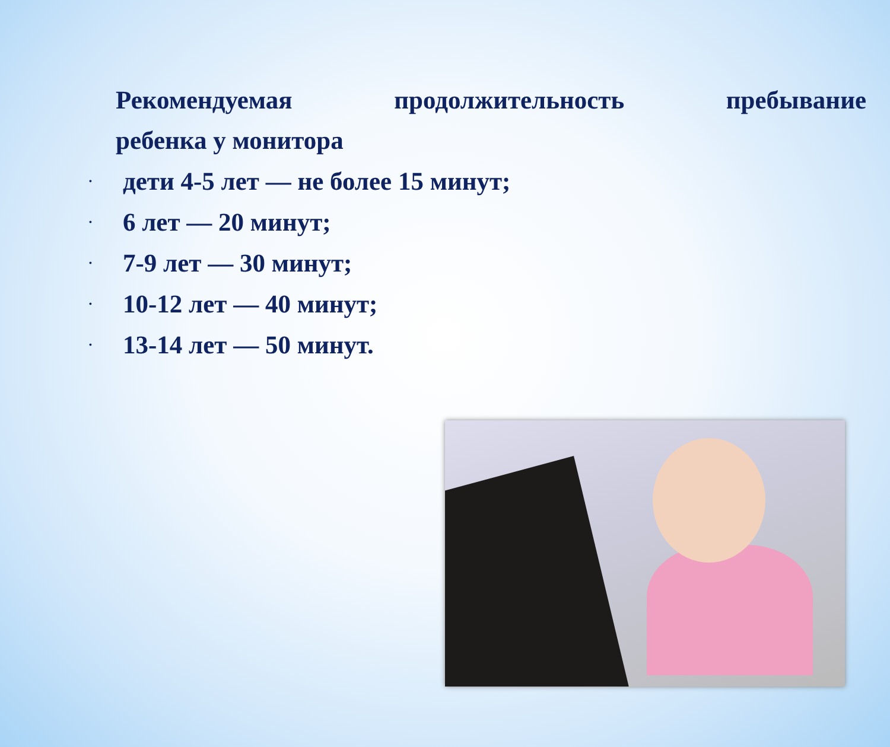Рекомендуемая продолжительность пребывание
ребенка у монитора
• дети 4-5 лет — не более 15 минут;
• 6 лет — 20 минут;
• 7-9 лет — 30 минут;
• 10-12 лет — 40 минут;
• 13-14 лет — 50 минут.